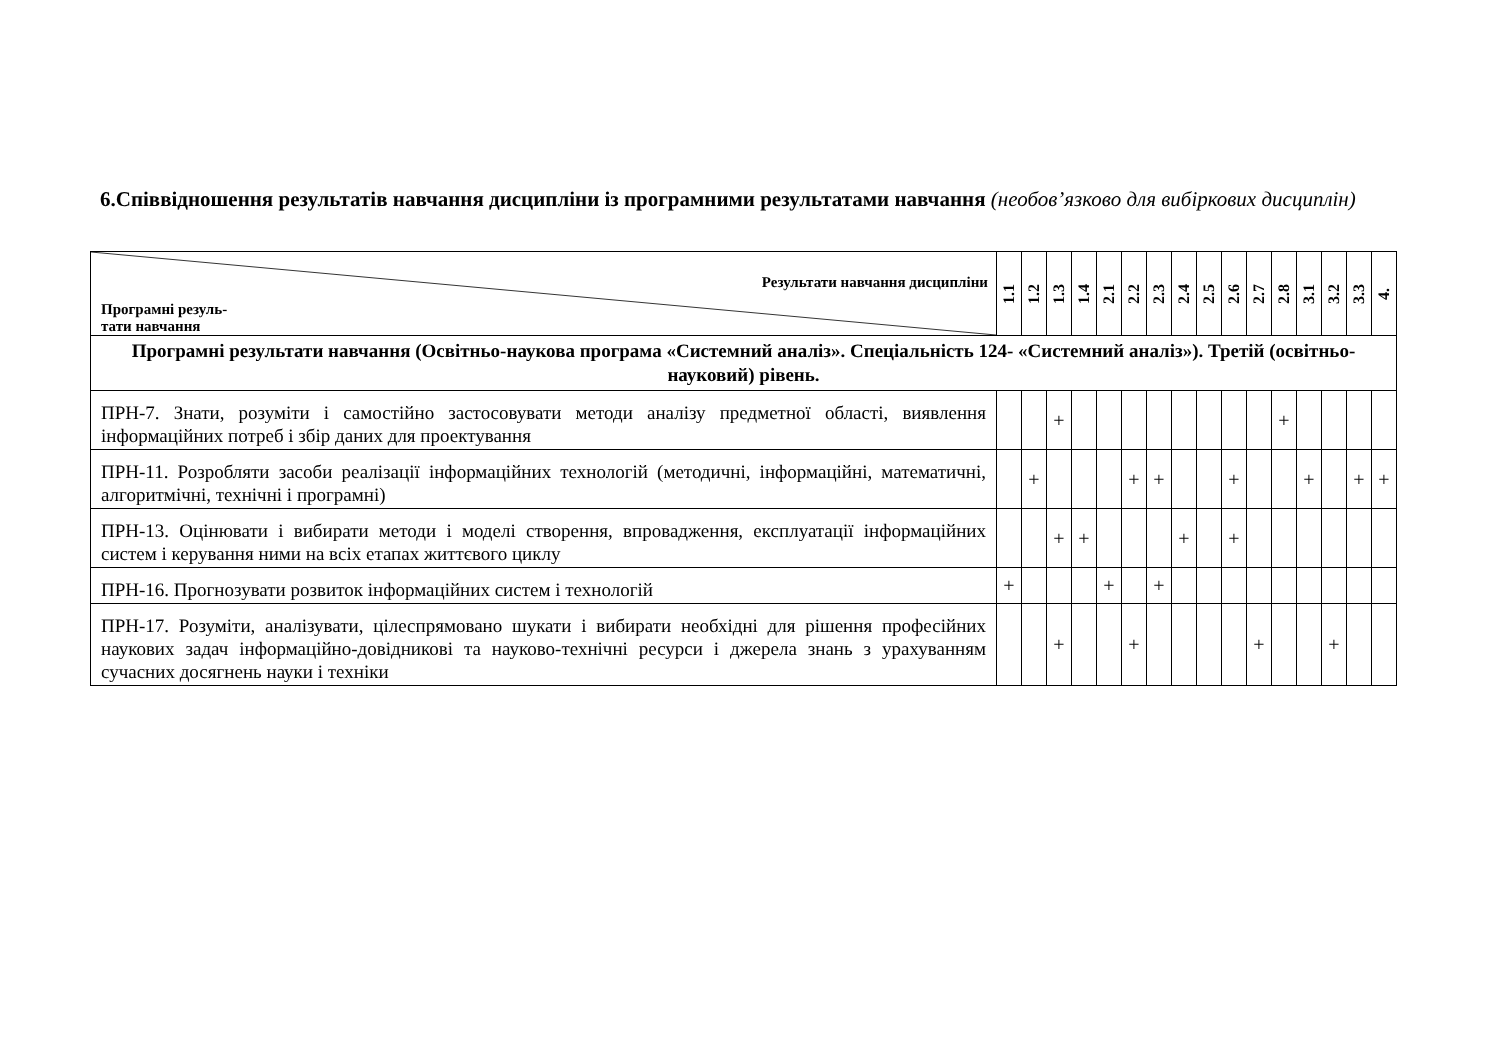6.Співвідношення результатів навчання дисципліни із програмними результатами навчання (необов’язково для вибіркових дисциплін)
| Результати навчання дисципліни Програмні резуль- тати навчання | 1.1 | 1.2 | 1.3 | 1.4 | 2.1 | 2.2 | 2.3 | 2.4 | 2.5 | 2.6 | 2.7 | 2.8 | 3.1 | 3.2 | 3.3 | 4. |
| --- | --- | --- | --- | --- | --- | --- | --- | --- | --- | --- | --- | --- | --- | --- | --- | --- |
| Програмні результати навчання (Освітньо-наукова програма «Системний аналіз». Спеціальність 124- «Системний аналіз»). Третій (освітньо-науковий) рівень. | | | | | | | | | | | | | | | | |
| ПРН-7. Знати, розуміти і самостійно застосовувати методи аналізу предметної області, виявлення інформаційних потреб і збір даних для проектування | | | + | | | | | | | | | + | | | | |
| ПРН-11. Розробляти засоби реалізації інформаційних технологій (методичні, інформаційні, математичні, алгоритмічні, технічні і програмні) | | + | | | | + | + | | | + | | | + | | + | + |
| ПРН-13. Оцінювати і вибирати методи і моделі створення, впровадження, експлуатації інформаційних систем і керування ними на всіх етапах життєвого циклу | | | + | + | | | | + | | + | | | | | | |
| ПРН-16. Прогнозувати розвиток інформаційних систем і технологій | + | | | | + | | + | | | | | | | | | |
| ПРН-17. Розуміти, аналізувати, цілеспрямовано шукати і вибирати необхідні для рішення професійних наукових задач інформаційно-довідникові та науково-технічні ресурси і джерела знань з урахуванням сучасних досягнень науки і техніки | | | + | | | + | | | | | + | | | + | | |